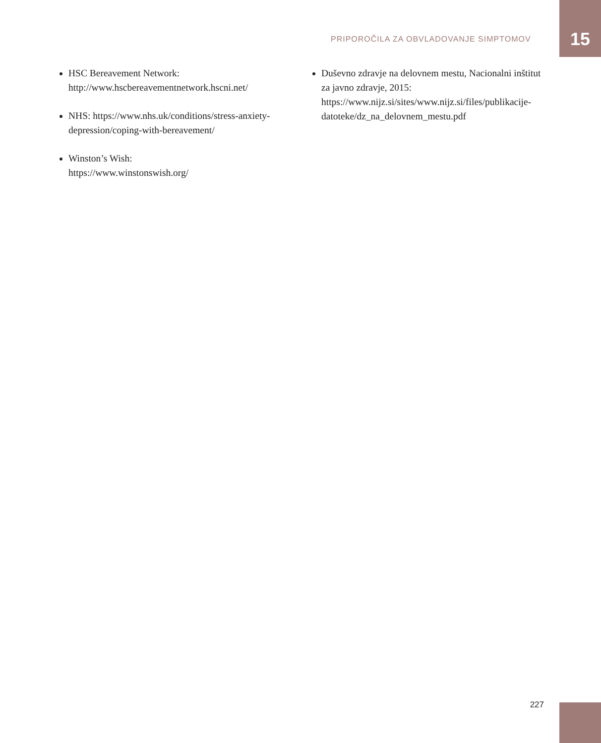PRIPOROČILA ZA OBVLADOVANJE SIMPTOMOV
15
HSC Bereavement Network:
http://www.hscbereavementnetwork.hscni.net/
NHS: https://www.nhs.uk/conditions/stress-anxiety-depression/coping-with-bereavement/
Winston’s Wish:
https://www.winstonswish.org/
Duševno zdravje na delovnem mestu, Nacionalni inštitut za javno zdravje, 2015:
https://www.nijz.si/sites/www.nijz.si/files/publikacije-datoteke/dz_na_delovnem_mestu.pdf
227